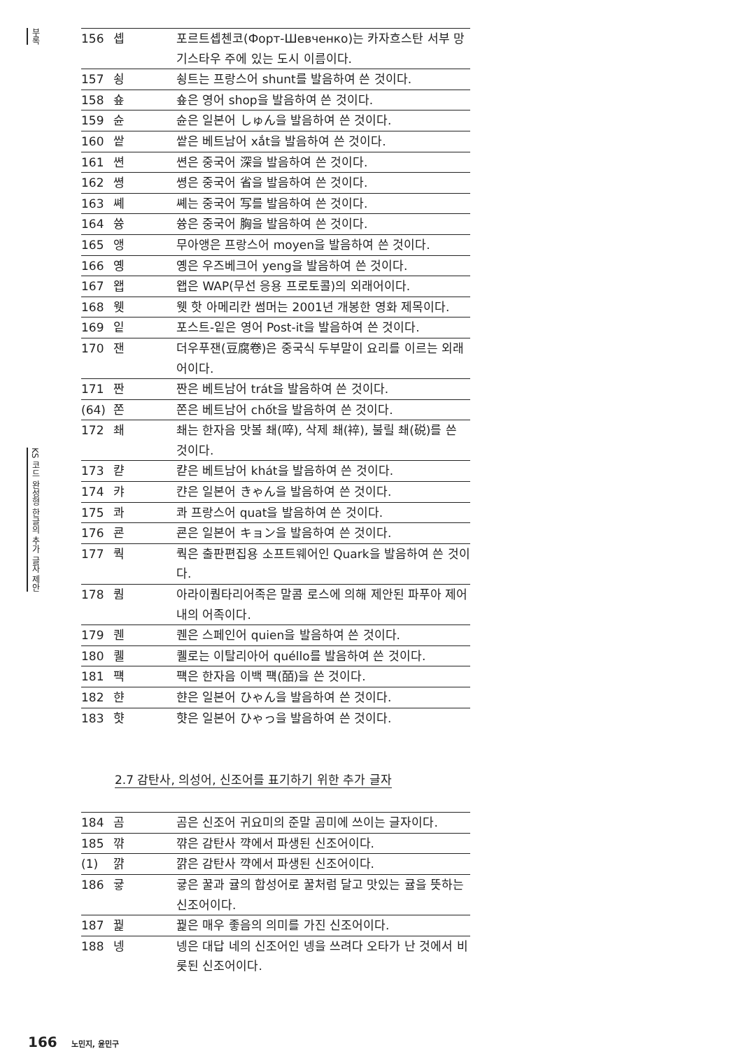부록
KS 코드 완성형 한글의 추가 글자 제안
| 156 | 솁 | 포르트솁첸코(Форт-Шевченко)는 카자흐스탄 서부 망기스타우 주에 있는 도시 이름이다. |
| 157 | 쇵 | 쇵트는 프랑스어 shunt를 발음하여 쓴 것이다. |
| 158 | 숖 | 숖은 영어 shop을 발음하여 쓴 것이다. |
| 159 | 슌 | 슌은 일본어 しゅん을 발음하여 쓴 것이다. |
| 160 | 쌑 | 쌑은 베트남어 xắt을 발음하여 쓴 것이다. |
| 161 | 쎤 | 쎤은 중국어 深을 발음하여 쓴 것이다. |
| 162 | 쎵 | 쎵은 중국어 省을 발음하여 쓴 것이다. |
| 163 | 쎼 | 쎼는 중국어 写를 발음하여 쓴 것이다. |
| 164 | 쓩 | 쓩은 중국어 胸을 발음하여 쓴 것이다. |
| 165 | 앵 | 무아앵은 프랑스어 moyen을 발음하여 쓴 것이다. |
| 166 | 옝 | 옝은 우즈베크어 yeng을 발음하여 쓴 것이다. |
| 167 | 왭 | 왭은 WAP(무선 응용 프로토콜)의 외래어이다. |
| 168 | 웻 | 웻 핫 아메리칸 썸머는 2001년 개봉한 영화 제목이다. |
| 169 | 잍 | 포스트-잍은 영어 Post-it을 발음하여 쓴 것이다. |
| 170 | 잰 | 더우푸잰(豆腐卷)은 중국식 두부말이 요리를 이르는 외래어이다. |
| 171 | 짠 | 짠은 베트남어 trát을 발음하여 쓴 것이다. |
| (64) | 쫀 | 쫀은 베트남어 chốt을 발음하여 쓴 것이다. |
| 172 | 쵀 | 쵀는 한자음 맛볼 쵀(啐), 삭제 쵀(䘹), 불릴 쵀(䂱)를 쓴 것이다. |
| 173 | 캳 | 캳은 베트남어 khát을 발음하여 쓴 것이다. |
| 174 | 캬 | 캰은 일본어 きゃん을 발음하여 쓴 것이다. |
| 175 | 콰 | 콰 프랑스어 quat을 발음하여 쓴 것이다. |
| 176 | 쿈 | 쿈은 일본어 キョン을 발음하여 쓴 것이다. |
| 177 | 쿽 | 쿽은 출판편집용 소프트웨어인 Quark을 발음하여 쓴 것이다. |
| 178 | 퀌 | 아라이퀌타리어족은 말콤 로스에 의해 제안된 파푸아 제어 내의 어족이다. |
| 179 | 퀜 | 퀜은 스페인어 quien을 발음하여 쓴 것이다. |
| 180 | 퀠 | 퀠로는 이탈리아어 quéllo를 발음하여 쓴 것이다. |
| 181 | 퍡 | 퍡은 한자음 이백 퍡(皕)을 쓴 것이다. |
| 182 | 햔 | 햔은 일본어 ひゃん을 발음하여 쓴 것이다. |
| 183 | 햣 | 햣은 일본어 ひゃっ을 발음하여 쓴 것이다. |
2.7 감탄사, 의성어, 신조어를 표기하기 위한 추가 글자
| 184 | 곰 | 곰은 신조어 귀요미의 준말 곰미에 쓰이는 글자이다. |
| 185 | 꺆 | 꺆은 감탄사 꺅에서 파생된 신조어이다. |
| (1) | 꺍 | 꺍은 감탄사 꺅에서 파생된 신조어이다. |
| 186 | 귷 | 귷은 꿀과 귤의 합성어로 꿀처럼 달고 맛있는 귤을 뜻하는 신조어이다. |
| 187 | 꿡 | 꿡은 매우 좋음의 의미를 가진 신조어이다. |
| 188 | 넹 | 넹은 대답 네의 신조어인 넹을 쓰려다 오타가 난 것에서 비롯된 신조어이다. |
166 노민지, 윤민구